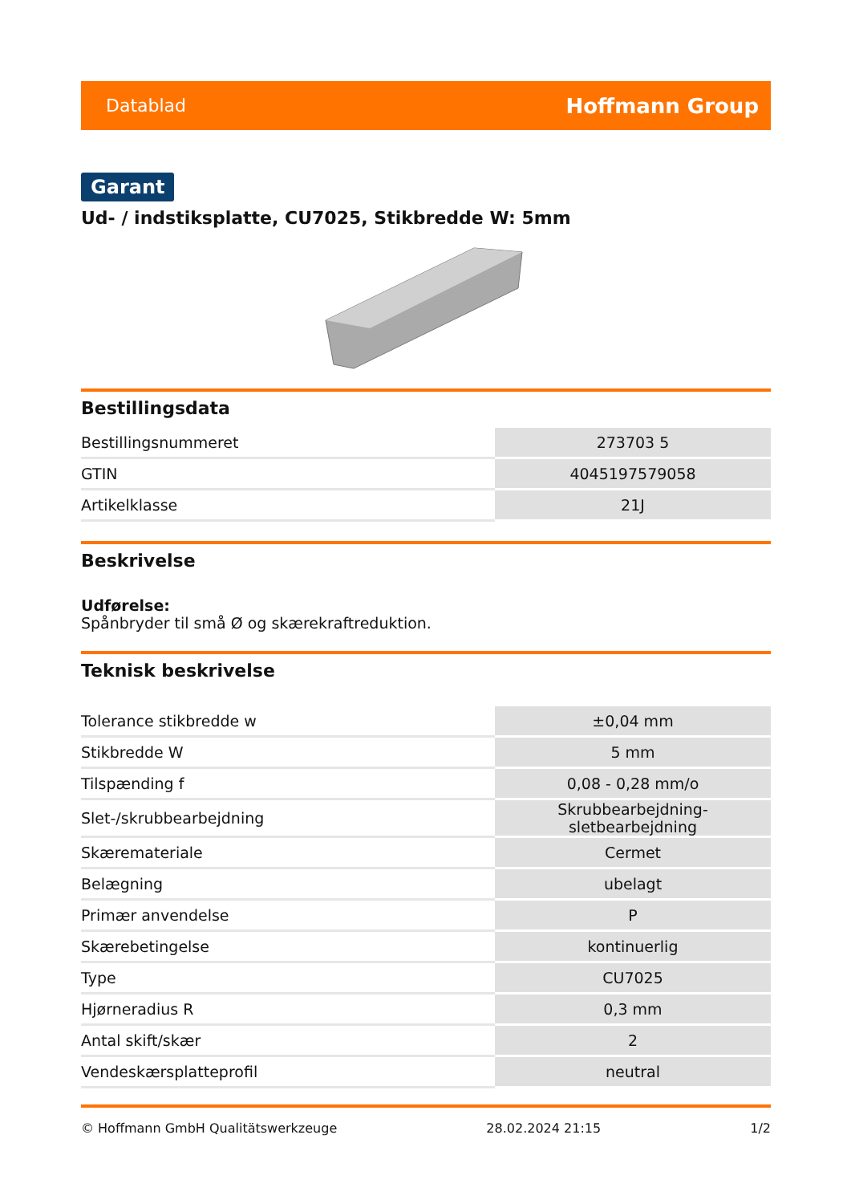Datablad Hoffmann Group
Garant
Ud- / indstiksplatte, CU7025, Stikbredde W: 5mm
Bestillingsdata
| Bestillingsnummeret | 273703 5 |
| GTIN | 4045197579058 |
| Artikelklasse | 21J |
Beskrivelse
Udførelse:
Spånbryder til små Ø og skærekraftreduktion.
Teknisk beskrivelse
| Tolerance stikbredde w | ±0,04 mm |
| Stikbredde W | 5 mm |
| Tilspænding f | 0,08 - 0,28 mm/o |
| Slet-/skrubbearbejdning | Skrubbearbejdning-sletbearbejdning |
| Skæremateriale | Cermet |
| Belægning | ubelagt |
| Primær anvendelse | P |
| Skærebetingelse | kontinuerlig |
| Type | CU7025 |
| Hjørneradius R | 0,3 mm |
| Antal skift/skær | 2 |
| Vendeskærsplatteprofil | neutral |
© Hoffmann GmbH Qualitätswerkzeuge 28.02.2024 21:15 1/2